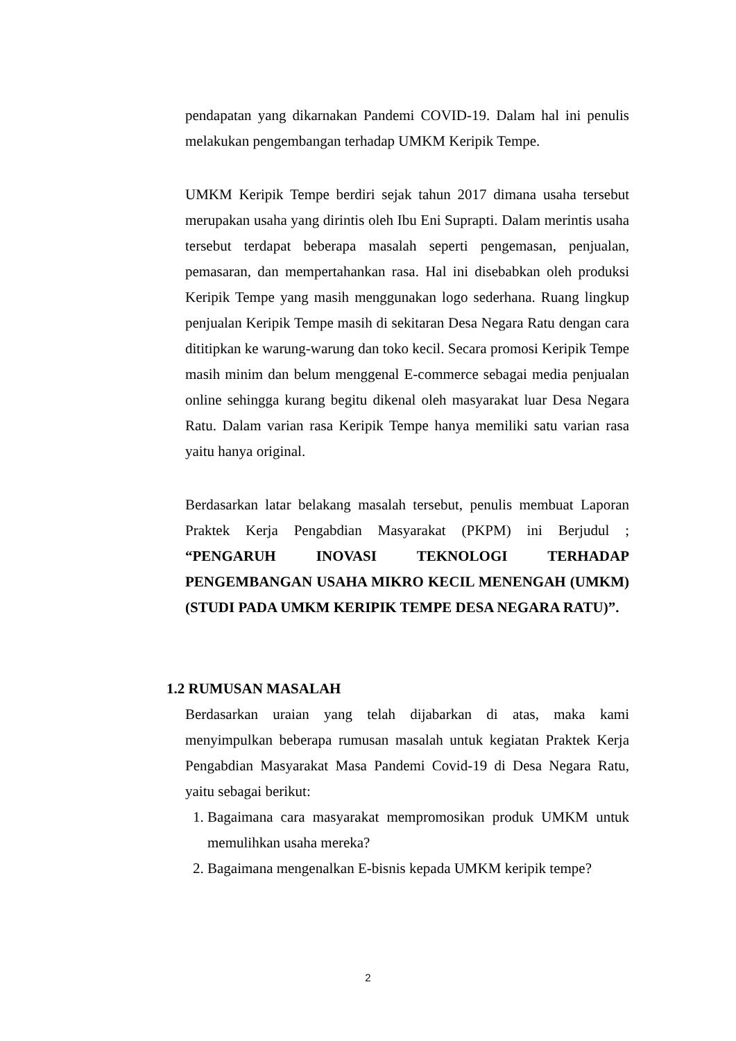pendapatan yang dikarnakan Pandemi COVID-19. Dalam hal ini penulis melakukan pengembangan terhadap UMKM Keripik Tempe.
UMKM Keripik Tempe berdiri sejak tahun 2017 dimana usaha tersebut merupakan usaha yang dirintis oleh Ibu Eni Suprapti. Dalam merintis usaha tersebut terdapat beberapa masalah seperti pengemasan, penjualan, pemasaran, dan mempertahankan rasa. Hal ini disebabkan oleh produksi Keripik Tempe yang masih menggunakan logo sederhana. Ruang lingkup penjualan Keripik Tempe masih di sekitaran Desa Negara Ratu dengan cara dititipkan ke warung-warung dan toko kecil. Secara promosi Keripik Tempe masih minim dan belum menggenal E-commerce sebagai media penjualan online sehingga kurang begitu dikenal oleh masyarakat luar Desa Negara Ratu. Dalam varian rasa Keripik Tempe hanya memiliki satu varian rasa yaitu hanya original.
Berdasarkan latar belakang masalah tersebut, penulis membuat Laporan Praktek Kerja Pengabdian Masyarakat (PKPM) ini Berjudul ; “PENGARUH INOVASI TEKNOLOGI TERHADAP PENGEMBANGAN USAHA MIKRO KECIL MENENGAH (UMKM) (STUDI PADA UMKM KERIPIK TEMPE DESA NEGARA RATU)”.
1.2 RUMUSAN MASALAH
Berdasarkan uraian yang telah dijabarkan di atas, maka kami menyimpulkan beberapa rumusan masalah untuk kegiatan Praktek Kerja Pengabdian Masyarakat Masa Pandemi Covid-19 di Desa Negara Ratu, yaitu sebagai berikut:
1. Bagaimana cara masyarakat mempromosikan produk UMKM untuk memulihkan usaha mereka?
2. Bagaimana mengenalkan E-bisnis kepada UMKM keripik tempe?
2